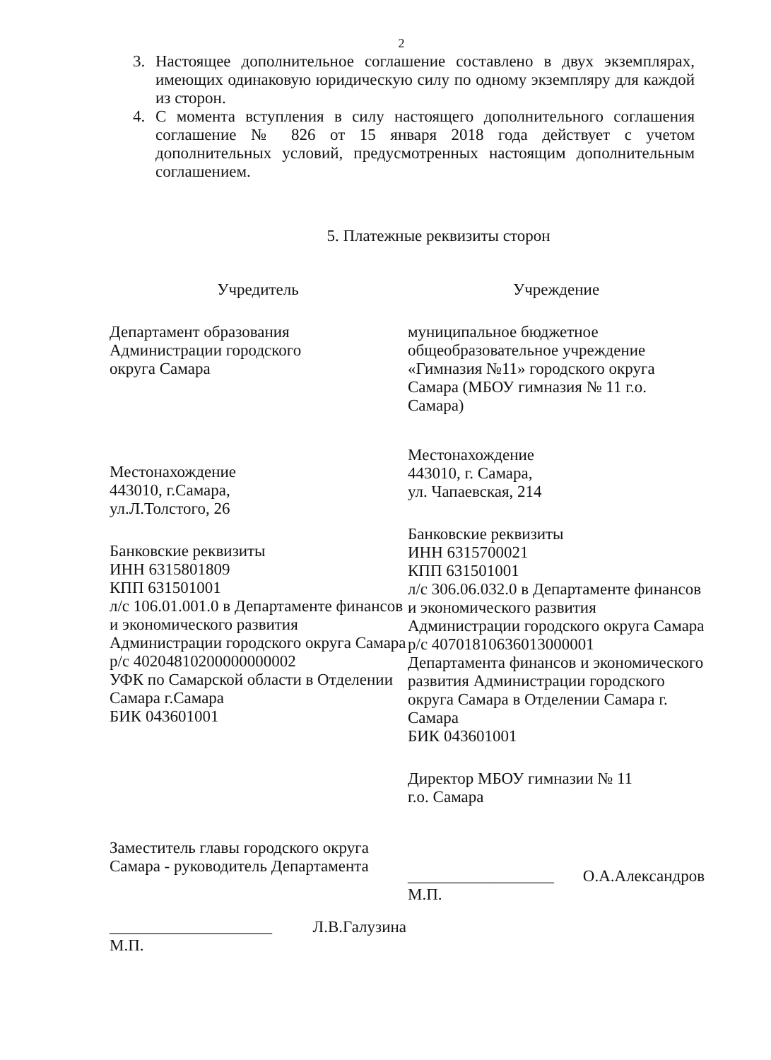2
3. Настоящее дополнительное соглашение составлено в двух экземплярах, имеющих одинаковую юридическую силу по одному экземпляру для каждой из сторон.
4. С момента вступления в силу настоящего дополнительного соглашения соглашение № 826 от 15 января 2018 года действует с учетом дополнительных условий, предусмотренных настоящим дополнительным соглашением.
5. Платежные реквизиты сторон
Учредитель
Департамент образования
Администрации городского
округа Самара
Местонахождение
443010, г.Самара,
ул.Л.Толстого, 26
Банковские реквизиты
ИНН 6315801809
КПП 631501001
л/с 106.01.001.0 в Департаменте финансов и экономического развития Администрации городского округа Самара
р/с 40204810200000000002
УФК по Самарской области в Отделении Самара г.Самара
БИК 043601001
Заместитель главы городского округа Самара - руководитель Департамента
____________________ Л.В.Галузина
М.П.
Учреждение
муниципальное бюджетное общеобразовательное учреждение «Гимназия №11» городского округа Самара (МБОУ гимназия № 11 г.о. Самара)
Местонахождение
443010, г. Самара,
ул. Чапаевская, 214
Банковские реквизиты
ИНН 6315700021
КПП 631501001
л/с 306.06.032.0 в Департаменте финансов и экономического развития Администрации городского округа Самара
р/с 40701810636013000001
Департамента финансов и экономического развития Администрации городского округа Самара в Отделении Самара г. Самара
БИК 043601001
Директор МБОУ гимназии № 11
г.о. Самара
__________________ О.А.Александров
М.П.